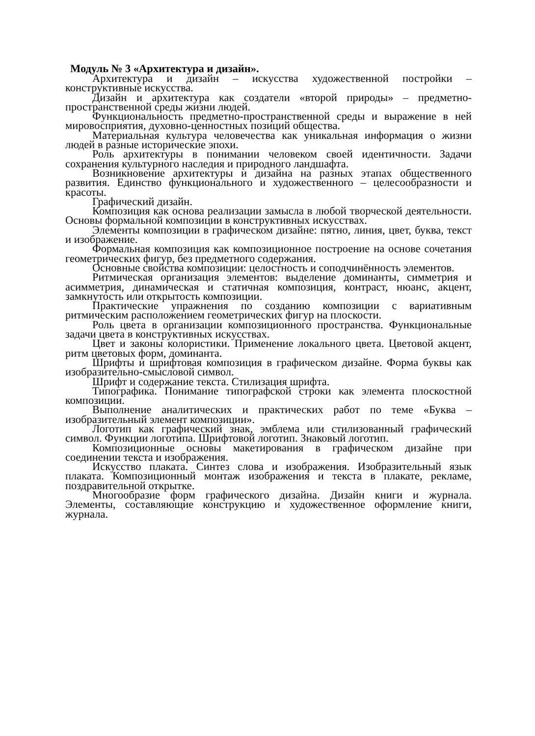Модуль № 3 «Архитектура и дизайн».
Архитектура и дизайн – искусства художественной постройки – конструктивные искусства.
Дизайн и архитектура как создатели «второй природы» – предметно-пространственной среды жизни людей.
Функциональность предметно-пространственной среды и выражение в ней мировосприятия, духовно-ценностных позиций общества.
Материальная культура человечества как уникальная информация о жизни людей в разные исторические эпохи.
Роль архитектуры в понимании человеком своей идентичности. Задачи сохранения культурного наследия и природного ландшафта.
Возникновение архитектуры и дизайна на разных этапах общественного развития. Единство функционального и художественного – целесообразности и красоты.
Графический дизайн.
Композиция как основа реализации замысла в любой творческой деятельности. Основы формальной композиции в конструктивных искусствах.
Элементы композиции в графическом дизайне: пятно, линия, цвет, буква, текст и изображение.
Формальная композиция как композиционное построение на основе сочетания геометрических фигур, без предметного содержания.
Основные свойства композиции: целостность и соподчинённость элементов.
Ритмическая организация элементов: выделение доминанты, симметрия и асимметрия, динамическая и статичная композиция, контраст, нюанс, акцент, замкнутость или открытость композиции.
Практические упражнения по созданию композиции с вариативным ритмическим расположением геометрических фигур на плоскости.
Роль цвета в организации композиционного пространства. Функциональные задачи цвета в конструктивных искусствах.
Цвет и законы колористики. Применение локального цвета. Цветовой акцент, ритм цветовых форм, доминанта.
Шрифты и шрифтовая композиция в графическом дизайне. Форма буквы как изобразительно-смысловой символ.
Шрифт и содержание текста. Стилизация шрифта.
Типографика. Понимание типографской строки как элемента плоскостной композиции.
Выполнение аналитических и практических работ по теме «Буква – изобразительный элемент композиции».
Логотип как графический знак, эмблема или стилизованный графический символ. Функции логотипа. Шрифтовой логотип. Знаковый логотип.
Композиционные основы макетирования в графическом дизайне при соединении текста и изображения.
Искусство плаката. Синтез слова и изображения. Изобразительный язык плаката. Композиционный монтаж изображения и текста в плакате, рекламе, поздравительной открытке.
Многообразие форм графического дизайна. Дизайн книги и журнала. Элементы, составляющие конструкцию и художественное оформление книги, журнала.